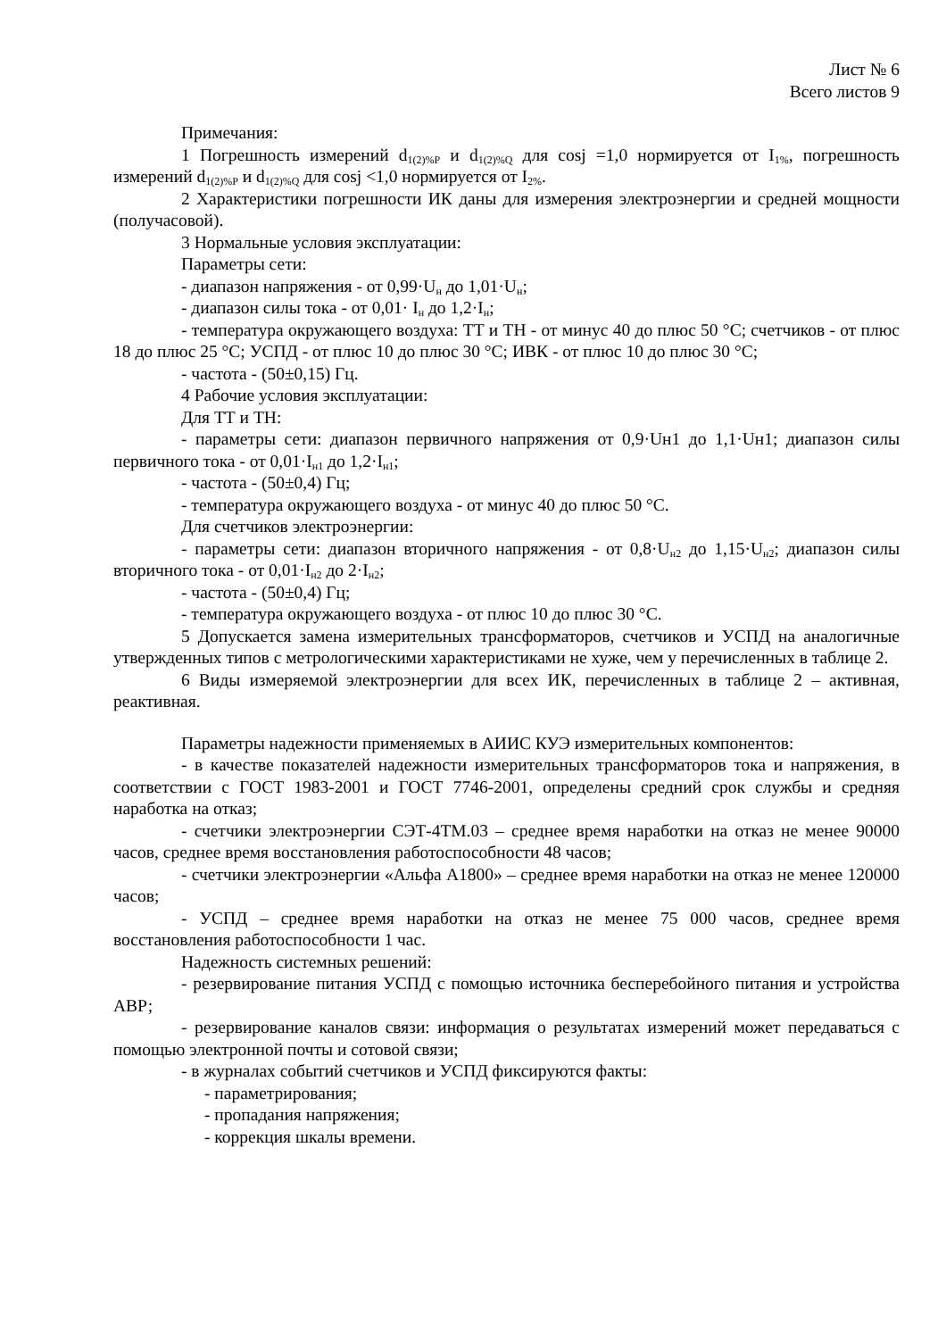Лист № 6
Всего листов 9
Примечания:
1 Погрешность измерений d<sub>1(2)%P</sub> и d<sub>1(2)%Q</sub> для cosj =1,0 нормируется от I<sub>1%</sub>, погрешность измерений d<sub>1(2)%P</sub> и d<sub>1(2)%Q</sub> для cosj <1,0 нормируется от I<sub>2%</sub>.
2 Характеристики погрешности ИК даны для измерения электроэнергии и средней мощности (получасовой).
3 Нормальные условия эксплуатации:
Параметры сети:
- диапазон напряжения - от 0,99·U<sub>н</sub> до 1,01·U<sub>н</sub>;
- диапазон силы тока - от 0,01· I<sub>н</sub> до 1,2·I<sub>н</sub>;
- температура окружающего воздуха: ТТ и ТН - от минус 40 до плюс 50 °С; счетчиков - от плюс 18 до плюс 25 °С; УСПД - от плюс 10 до плюс 30 °С; ИВК - от плюс 10 до плюс 30 °С;
- частота - (50±0,15) Гц.
4 Рабочие условия эксплуатации:
Для ТТ и ТН:
- параметры сети: диапазон первичного напряжения от 0,9·Uн1 до 1,1·Uн1; диапазон силы первичного тока - от 0,01·I<sub>н1</sub> до 1,2·I<sub>н1</sub>;
- частота - (50±0,4) Гц;
- температура окружающего воздуха - от минус 40 до плюс 50 °С.
Для счетчиков электроэнергии:
- параметры сети: диапазон вторичного напряжения - от 0,8·U<sub>н2</sub> до 1,15·U<sub>н2</sub>; диапазон силы вторичного тока - от 0,01·I<sub>н2</sub> до 2·I<sub>н2</sub>;
- частота - (50±0,4) Гц;
- температура окружающего воздуха - от плюс 10 до плюс 30 °С.
5 Допускается замена измерительных трансформаторов, счетчиков и УСПД на аналогичные утвержденных типов с метрологическими характеристиками не хуже, чем у перечисленных в таблице 2.
6 Виды измеряемой электроэнергии для всех ИК, перечисленных в таблице 2 – активная, реактивная.
Параметры надежности применяемых в АИИС КУЭ измерительных компонентов:
- в качестве показателей надежности измерительных трансформаторов тока и напряжения, в соответствии с ГОСТ 1983-2001 и ГОСТ 7746-2001, определены средний срок службы и средняя наработка на отказ;
- счетчики электроэнергии СЭТ-4ТМ.03 – среднее время наработки на отказ не менее 90000 часов, среднее время восстановления работоспособности 48 часов;
- счетчики электроэнергии «Альфа А1800» – среднее время наработки на отказ не менее 120000 часов;
- УСПД – среднее время наработки на отказ не менее 75 000 часов, среднее время восстановления работоспособности 1 час.
Надежность системных решений:
- резервирование питания УСПД с помощью источника бесперебойного питания и устройства АВР;
- резервирование каналов связи: информация о результатах измерений может передаваться с помощью электронной почты и сотовой связи;
- в журналах событий счетчиков и УСПД фиксируются факты:
- параметрирования;
- пропадания напряжения;
- коррекция шкалы времени.